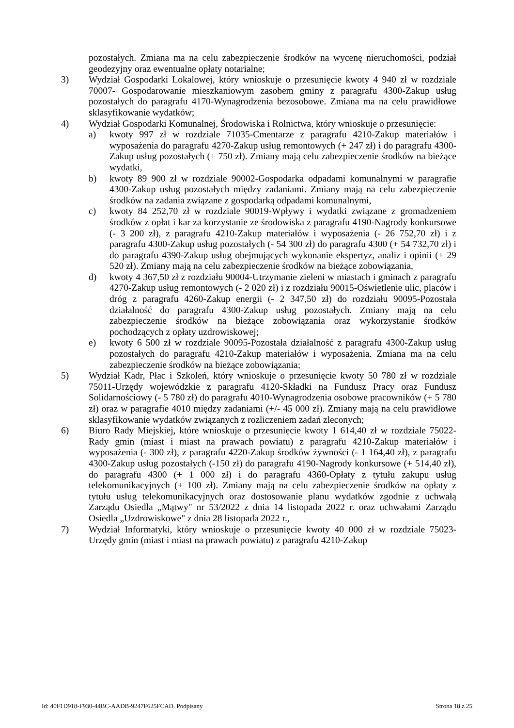pozostałych. Zmiana ma na celu zabezpieczenie środków na wycenę nieruchomości, podział geodezyjny oraz ewentualne opłaty notarialne;
3) Wydział Gospodarki Lokalowej, który wnioskuje o przesunięcie kwoty 4 940 zł w rozdziale 70007- Gospodarowanie mieszkaniowym zasobem gminy z paragrafu 4300-Zakup usług pozostałych do paragrafu 4170-Wynagrodzenia bezosobowe. Zmiana ma na celu prawidłowe sklasyfikowanie wydatków;
4) Wydział Gospodarki Komunalnej, Środowiska i Rolnictwa, który wnioskuje o przesunięcie:
a) kwoty 997 zł w rozdziale 71035-Cmentarze z paragrafu 4210-Zakup materiałów i wyposażenia do paragrafu 4270-Zakup usług remontowych (+ 247 zł) i do paragrafu 4300-Zakup usług pozostałych (+ 750 zł). Zmiany mają celu zabezpieczenie środków na bieżące wydatki,
b) kwoty 89 900 zł w rozdziale 90002-Gospodarka odpadami komunalnymi w paragrafie 4300-Zakup usług pozostałych między zadaniami. Zmiany mają na celu zabezpieczenie środków na zadania związane z gospodarką odpadami komunalnymi,
c) kwoty 84 252,70 zł w rozdziale 90019-Wpływy i wydatki związane z gromadzeniem środków z opłat i kar za korzystanie ze środowiska z paragrafu 4190-Nagrody konkursowe (- 3 200 zł), z paragrafu 4210-Zakup materiałów i wyposażenia (- 26 752,70 zł) i z paragrafu 4300-Zakup usług pozostałych (- 54 300 zł) do paragrafu 4300 (+ 54 732,70 zł) i do paragrafu 4390-Zakup usług obejmujących wykonanie ekspertyz, analiz i opinii (+ 29 520 zł). Zmiany mają na celu zabezpieczenie środków na bieżące zobowiązania,
d) kwoty 4 367,50 zł z rozdziału 90004-Utrzymanie zieleni w miastach i gminach z paragrafu 4270-Zakup usług remontowych (- 2 020 zł) i z rozdziału 90015-Oświetlenie ulic, placów i dróg z paragrafu 4260-Zakup energii (- 2 347,50 zł) do rozdziału 90095-Pozostała działalność do paragrafu 4300-Zakup usług pozostałych. Zmiany mają na celu zabezpieczenie środków na bieżące zobowiązania oraz wykorzystanie środków pochodzących z opłaty uzdrowiskowej;
e) kwoty 6 500 zł w rozdziale 90095-Pozostała działalność z paragrafu 4300-Zakup usług pozostałych do paragrafu 4210-Zakup materiałów i wyposażenia. Zmiana ma na celu zabezpieczenie środków na bieżące zobowiązania;
5) Wydział Kadr, Płac i Szkoleń, który wnioskuje o przesunięcie kwoty 50 780 zł w rozdziale 75011-Urzędy wojewódzkie z paragrafu 4120-Składki na Fundusz Pracy oraz Fundusz Solidarnościowy (- 5 780 zł) do paragrafu 4010-Wynagrodzenia osobowe pracowników (+ 5 780 zł) oraz w paragrafie 4010 między zadaniami (+/- 45 000 zł). Zmiany mają na celu prawidłowe sklasyfikowanie wydatków związanych z rozliczeniem zadań zleconych;
6) Biuro Rady Miejskiej, które wnioskuje o przesunięcie kwoty 1 614,40 zł w rozdziale 75022-Rady gmin (miast i miast na prawach powiatu) z paragrafu 4210-Zakup materiałów i wyposażenia (- 300 zł), z paragrafu 4220-Zakup środków żywności (- 1 164,40 zł), z paragrafu 4300-Zakup usług pozostałych (-150 zł) do paragrafu 4190-Nagrody konkursowe (+ 514,40 zł), do paragrafu 4300 (+ 1 000 zł) i do paragrafu 4360-Opłaty z tytułu zakupu usług telekomunikacyjnych (+ 100 zł). Zmiany mają na celu zabezpieczenie środków na opłaty z tytułu usług telekomunikacyjnych oraz dostosowanie planu wydatków zgodnie z uchwałą Zarządu Osiedla „Mątwy" nr 53/2022 z dnia 14 listopada 2022 r. oraz uchwałami Zarządu Osiedla „Uzdrowiskowe" z dnia 28 listopada 2022 r.,
7) Wydział Informatyki, który wnioskuje o przesunięcie kwoty 40 000 zł w rozdziale 75023-Urzędy gmin (miast i miast na prawach powiatu) z paragrafu 4210-Zakup
Id: 40F1D918-F930-44BC-AADB-9247F625FCAD. Podpisany Strona 18 z 25